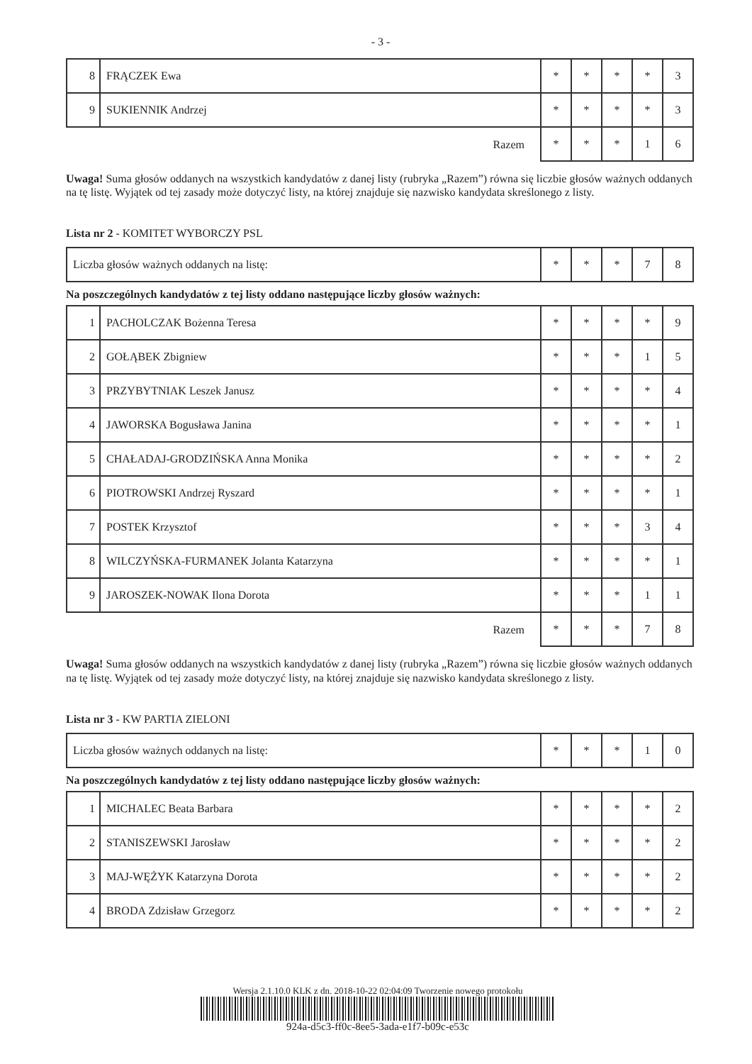- 3 -
| 8 | FRĄCZEK Ewa | * | * | * | * | 3 |
| 9 | SUKIENNIK Andrzej | * | * | * | * | 3 |
| Razem | | * | * | * | 1 | 6 |
Uwaga! Suma głosów oddanych na wszystkich kandydatów z danej listy (rubryka „Razem”) równa się liczbie głosów ważnych oddanych na tę listę. Wyjątek od tej zasady może dotyczyć listy, na której znajduje się nazwisko kandydata skreślonego z listy.
Lista nr 2 - KOMITET WYBORCZY PSL
| Liczba głosów ważnych oddanych na listę: | * | * | * | 7 | 8 |
Na poszczególnych kandydatów z tej listy oddano następujące liczby głosów ważnych:
| 1 | PACHOLCZAK Bożenna Teresa | * | * | * | * | 9 |
| 2 | GOŁĄBEK Zbigniew | * | * | * | 1 | 5 |
| 3 | PRZYBYTNIAK Leszek Janusz | * | * | * | * | 4 |
| 4 | JAWORSKA Bogusława Janina | * | * | * | * | 1 |
| 5 | CHAŁADAJ-GRODZIŃSKA Anna Monika | * | * | * | * | 2 |
| 6 | PIOTROWSKI Andrzej Ryszard | * | * | * | * | 1 |
| 7 | POSTEK Krzysztof | * | * | * | 3 | 4 |
| 8 | WILCZYŃSKA-FURMANEK Jolanta Katarzyna | * | * | * | * | 1 |
| 9 | JAROSZEK-NOWAK Ilona Dorota | * | * | * | 1 | 1 |
| Razem | | * | * | * | 7 | 8 |
Uwaga! Suma głosów oddanych na wszystkich kandydatów z danej listy (rubryka „Razem”) równa się liczbie głosów ważnych oddanych na tę listę. Wyjątek od tej zasady może dotyczyć listy, na której znajduje się nazwisko kandydata skreślonego z listy.
Lista nr 3 - KW PARTIA ZIELONI
| Liczba głosów ważnych oddanych na listę: | * | * | * | 1 | 0 |
Na poszczególnych kandydatów z tej listy oddano następujące liczby głosów ważnych:
| 1 | MICHALEC Beata Barbara | * | * | * | * | 2 |
| 2 | STANISZEWSKI Jarosław | * | * | * | * | 2 |
| 3 | MAJ-WĘŻYK Katarzyna Dorota | * | * | * | * | 2 |
| 4 | BRODA Zdzisław Grzegorz | * | * | * | * | 2 |
Wersja 2.1.10.0 KLK z dn. 2018-10-22 02:04:09 Tworzenie nowego protokołu
924a-d5c3-ff0c-8ee5-3ada-e1f7-b09c-e53c